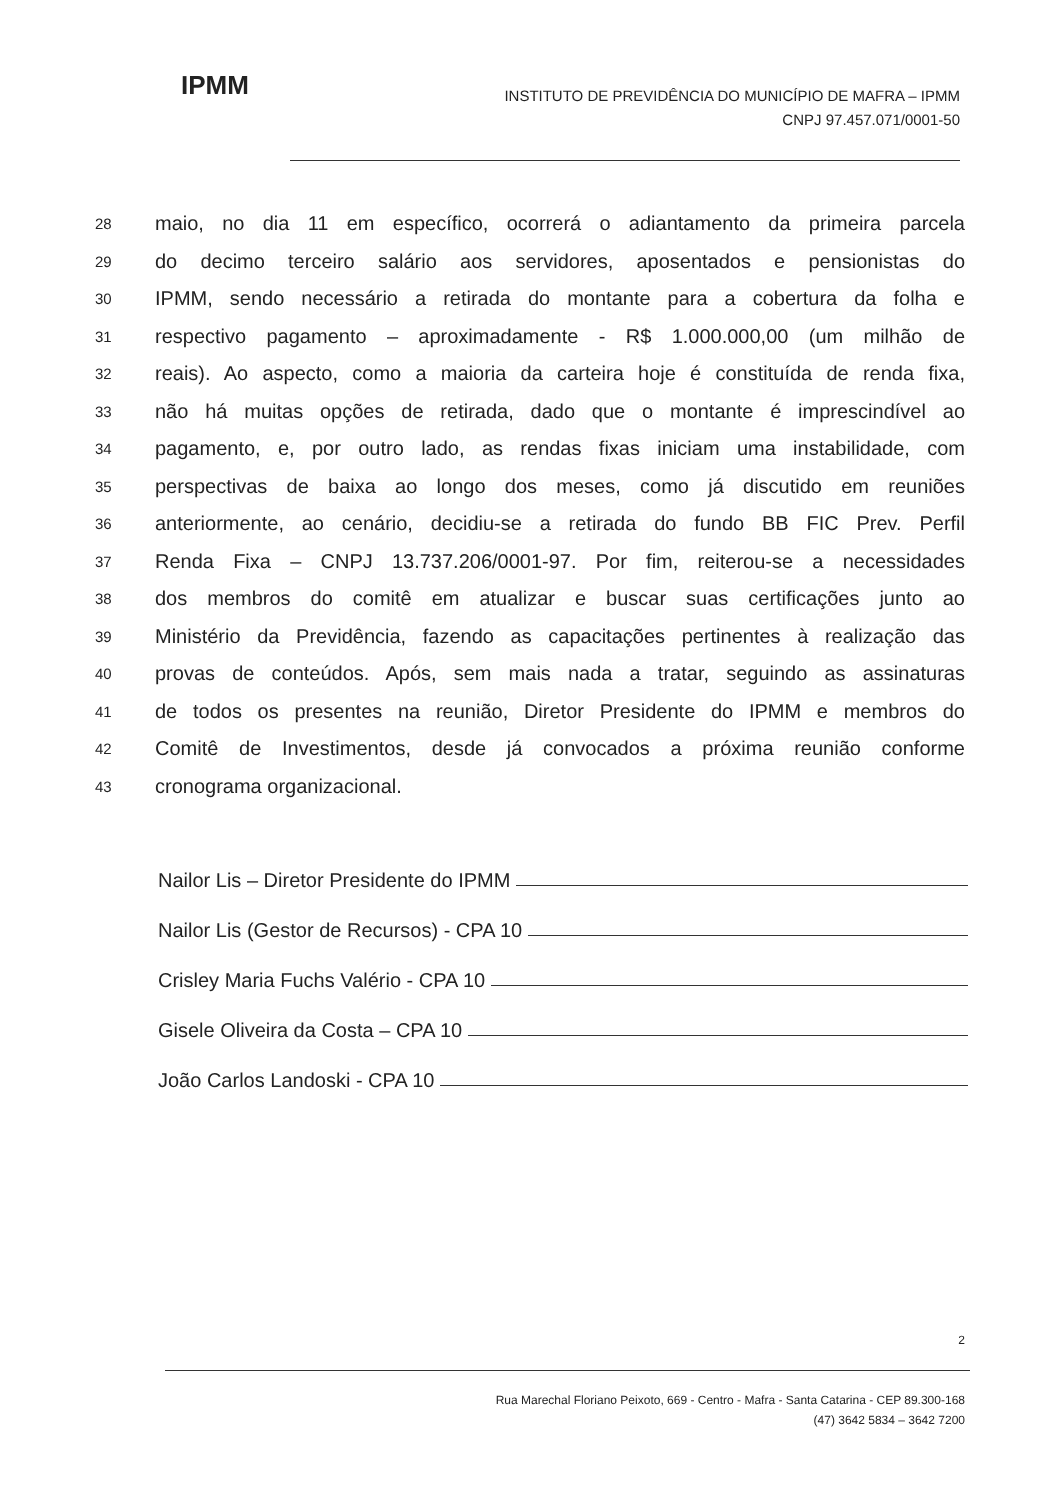IPMM
INSTITUTO DE PREVIDÊNCIA DO MUNICÍPIO DE MAFRA – IPMM
CNPJ 97.457.071/0001-50
28 maio, no dia 11 em específico, ocorrerá o adiantamento da primeira parcela
29 do decimo terceiro salário aos servidores, aposentados e pensionistas do
30 IPMM, sendo necessário a retirada do montante para a cobertura da folha e
31 respectivo pagamento – aproximadamente - R$ 1.000.000,00 (um milhão de
32 reais). Ao aspecto, como a maioria da carteira hoje é constituída de renda fixa,
33 não há muitas opções de retirada, dado que o montante é imprescindível ao
34 pagamento, e, por outro lado, as rendas fixas iniciam uma instabilidade, com
35 perspectivas de baixa ao longo dos meses, como já discutido em reuniões
36 anteriormente, ao cenário, decidiu-se a retirada do fundo BB FIC Prev. Perfil
37 Renda Fixa – CNPJ 13.737.206/0001-97. Por fim, reiterou-se a necessidades
38 dos membros do comitê em atualizar e buscar suas certificações junto ao
39 Ministério da Previdência, fazendo as capacitações pertinentes à realização das
40 provas de conteúdos. Após, sem mais nada a tratar, seguindo as assinaturas
41 de todos os presentes na reunião, Diretor Presidente do IPMM e membros do
42 Comitê de Investimentos, desde já convocados a próxima reunião conforme
43 cronograma organizacional.
Nailor Lis – Diretor Presidente do IPMM
Nailor Lis (Gestor de Recursos) - CPA 10
Crisley Maria Fuchs Valério - CPA 10
Gisele Oliveira da Costa – CPA 10
João Carlos Landoski - CPA 10
2
Rua Marechal Floriano Peixoto, 669 - Centro - Mafra - Santa Catarina - CEP 89.300-168
(47) 3642 5834 – 3642 7200